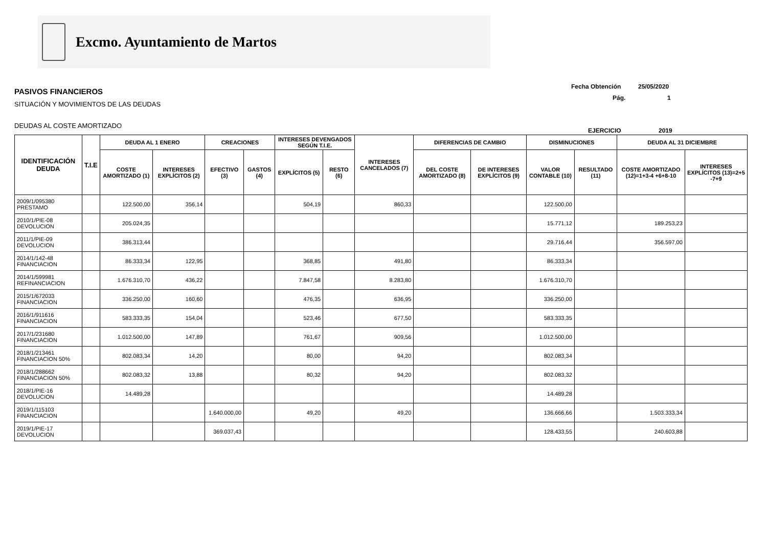Excmo. Ayuntamiento de Martos
PASIVOS FINANCIEROS
SITUACIÓN Y MOVIMIENTOS DE LAS DEUDAS
DEUDAS AL COSTE AMORTIZADO
Fecha Obtención 25/05/2020
Pág. 1
EJERCICIO 2019
| IDENTIFICACIÓN DEUDA | T.I.E | DEUDA AL 1 ENERO | | CREACIONES | | INTERESES DEVENGADOS SEGÚN T.I.E. | | INTERESES CANCELADOS (7) | DIFERENCIAS DE CAMBIO | | DISMINUCIONES | | DEUDA AL 31 DICIEMBRE | |
| --- | --- | --- | --- | --- | --- | --- | --- | --- | --- | --- | --- | --- | --- | --- |
| | | COSTE AMORTIZADO (1) | INTERESES EXPLÍCITOS (2) | EFECTIVO (3) | GASTOS (4) | EXPLÍCITOS (5) | RESTO (6) | | DEL COSTE AMORTIZADO (8) | DE INTERESES EXPLÍCITOS (9) | VALOR CONTABLE (10) | RESULTADO (11) | COSTE AMORTIZADO (12)=1+3-4 +6+8-10 | INTERESES EXPLÍCITOS (13)=2+5 -7+9 |
| 2009/1/095380 PRESTAMO | | 122.500,00 | 356,14 | | | 504,19 | | 860,33 | | | 122.500,00 | | | |
| 2010/1/PIE-08 DEVOLUCION | | 205.024,35 | | | | | | | | | 15.771,12 | | 189.253,23 | |
| 2011/1/PIE-09 DEVOLUCION | | 386.313,44 | | | | | | | | | 29.716,44 | | 356.597,00 | |
| 2014/1/142-48 FINANCIACION | | 86.333,34 | 122,95 | | | 368,85 | | 491,80 | | | 86.333,34 | | | |
| 2014/1/599981 REFINANCIACION | | 1.676.310,70 | 436,22 | | | 7.847,58 | | 8.283,80 | | | 1.676.310,70 | | | |
| 2015/1/672033 FINANCIACION | | 336.250,00 | 160,60 | | | 476,35 | | 636,95 | | | 336.250,00 | | | |
| 2016/1/911616 FINANCIACION | | 583.333,35 | 154,04 | | | 523,46 | | 677,50 | | | 583.333,35 | | | |
| 2017/1/231680 FINANCIACION | | 1.012.500,00 | 147,89 | | | 761,67 | | 909,56 | | | 1.012.500,00 | | | |
| 2018/1/213461 FINANCIACION 50% | | 802.083,34 | 14,20 | | | 80,00 | | 94,20 | | | 802.083,34 | | | |
| 2018/1/288662 FINANCIACION 50% | | 802.083,32 | 13,88 | | | 80,32 | | 94,20 | | | 802.083,32 | | | |
| 2018/1/PIE-16 DEVOLUCION | | 14.489,28 | | | | | | | | | 14.489,28 | | | |
| 2019/1/115103 FINANCIACION | | | | 1.640.000,00 | | 49,20 | | 49,20 | | | 136.666,66 | | 1.503.333,34 | |
| 2019/1/PIE-17 DEVOLUCION | | | | 369.037,43 | | | | | | | 128.433,55 | | 240.603,88 | |